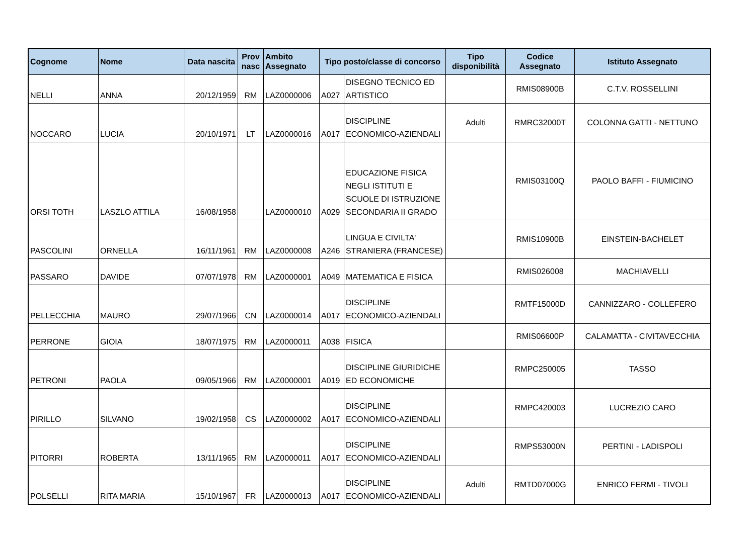| Cognome | Nome | Data nascita | Prov nasc | Ambito Assegnato | Tipo posto/classe di concorso | | Tipo disponibilità | Codice Assegnato | Istituto Assegnato |
| --- | --- | --- | --- | --- | --- | --- | --- | --- | --- |
| NELLI | ANNA | 20/12/1959 | RM | LAZ0000006 | A027 | DISEGNO TECNICO ED ARTISTICO | | RMIS08900B | C.T.V. ROSSELLINI |
| NOCCARO | LUCIA | 20/10/1971 | LT | LAZ0000016 | A017 | DISCIPLINE ECONOMICO-AZIENDALI | Adulti | RMRC32000T | COLONNA GATTI - NETTUNO |
| ORSI TOTH | LASZLO ATTILA | 16/08/1958 | | LAZ0000010 | A029 | EDUCAZIONE FISICA NEGLI ISTITUTI E SCUOLE DI ISTRUZIONE SECONDARIA II GRADO | | RMIS03100Q | PAOLO BAFFI - FIUMICINO |
| PASCOLINI | ORNELLA | 16/11/1961 | RM | LAZ0000008 | A246 | LINGUA E CIVILTA' STRANIERA (FRANCESE) | | RMIS10900B | EINSTEIN-BACHELET |
| PASSARO | DAVIDE | 07/07/1978 | RM | LAZ0000001 | A049 | MATEMATICA E FISICA | | RMIS026008 | MACHIAVELLI |
| PELLECCHIA | MAURO | 29/07/1966 | CN | LAZ0000014 | A017 | DISCIPLINE ECONOMICO-AZIENDALI | | RMTF15000D | CANNIZZARO - COLLEFERO |
| PERRONE | GIOIA | 18/07/1975 | RM | LAZ0000011 | A038 | FISICA | | RMIS06600P | CALAMATTA - CIVITAVECCHIA |
| PETRONI | PAOLA | 09/05/1966 | RM | LAZ0000001 | A019 | DISCIPLINE GIURIDICHE ED ECONOMICHE | | RMPC250005 | TASSO |
| PIRILLO | SILVANO | 19/02/1958 | CS | LAZ0000002 | A017 | DISCIPLINE ECONOMICO-AZIENDALI | | RMPC420003 | LUCREZIO CARO |
| PITORRI | ROBERTA | 13/11/1965 | RM | LAZ0000011 | A017 | DISCIPLINE ECONOMICO-AZIENDALI | | RMPS53000N | PERTINI - LADISPOLI |
| POLSELLI | RITA MARIA | 15/10/1967 | FR | LAZ0000013 | A017 | DISCIPLINE ECONOMICO-AZIENDALI | Adulti | RMTD07000G | ENRICO FERMI - TIVOLI |